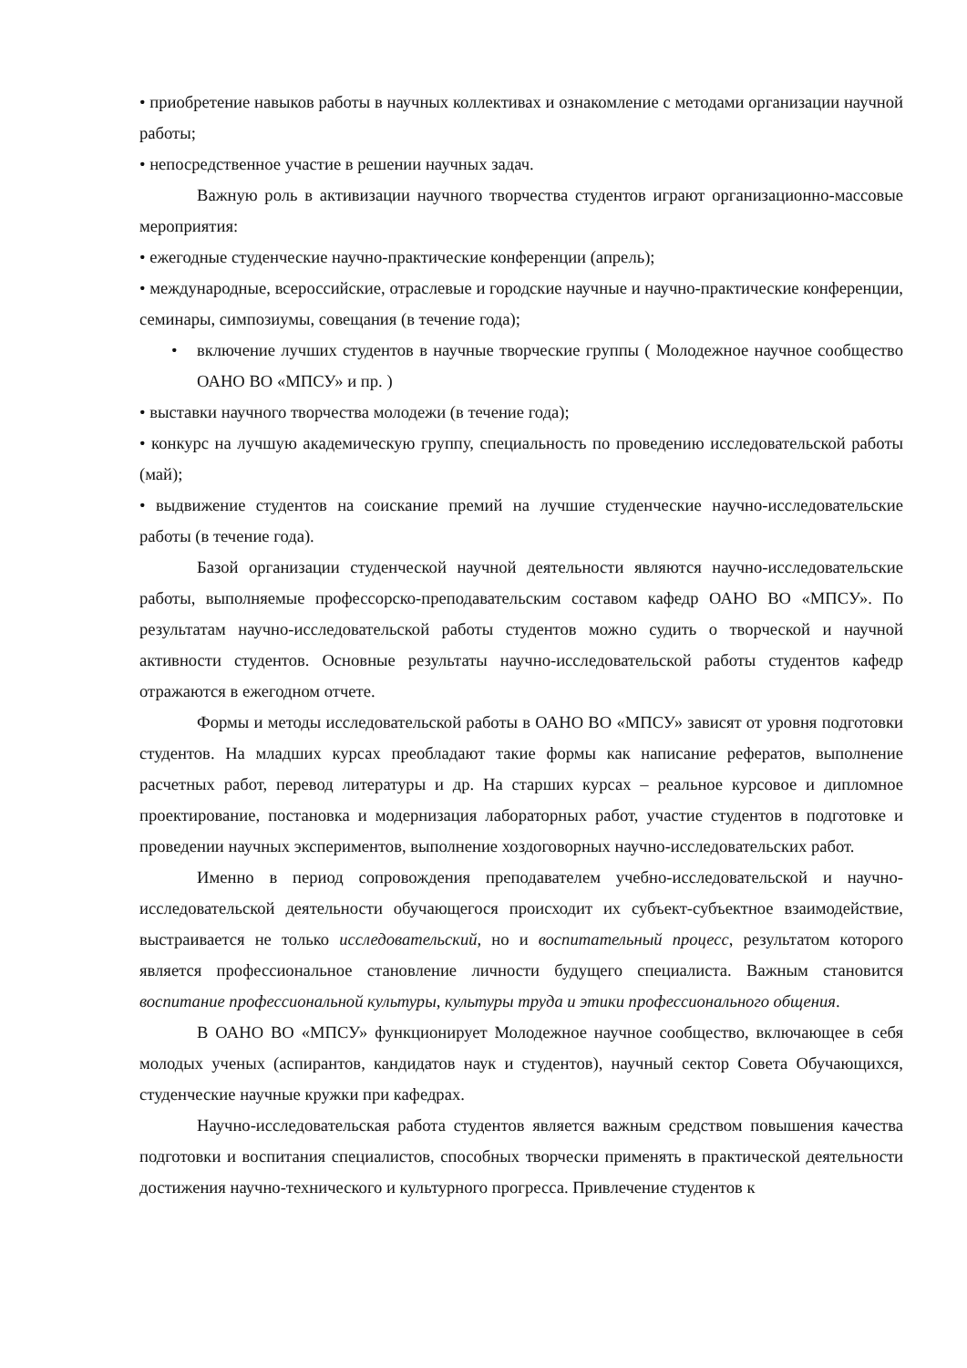• приобретение навыков работы в научных коллективах и ознакомление с методами организации научной работы;
• непосредственное участие в решении научных задач.
Важную роль в активизации научного творчества студентов играют организационно-массовые мероприятия:
• ежегодные студенческие научно-практические конференции (апрель);
• международные, всероссийские, отраслевые и городские научные и научно-практические конференции, семинары, симпозиумы, совещания (в течение года);
• включение лучших студентов в научные творческие группы ( Молодежное научное сообщество ОАНО ВО «МПСУ» и пр. )
• выставки научного творчества молодежи (в течение года);
• конкурс на лучшую академическую группу, специальность по проведению исследовательской работы (май);
• выдвижение студентов на соискание премий на лучшие студенческие научно-исследовательские работы (в течение года).
Базой организации студенческой научной деятельности являются научно-исследовательские работы, выполняемые профессорско-преподавательским составом кафедр ОАНО ВО «МПСУ». По результатам научно-исследовательской работы студентов можно судить о творческой и научной активности студентов. Основные результаты научно-исследовательской работы студентов кафедр отражаются в ежегодном отчете.
Формы и методы исследовательской работы в ОАНО ВО «МПСУ» зависят от уровня подготовки студентов. На младших курсах преобладают такие формы как написание рефератов, выполнение расчетных работ, перевод литературы и др. На старших курсах – реальное курсовое и дипломное проектирование, постановка и модернизация лабораторных работ, участие студентов в подготовке и проведении научных экспериментов, выполнение хоздоговорных научно-исследовательских работ.
Именно в период сопровождения преподавателем учебно-исследовательской и научно-исследовательской деятельности обучающегося происходит их субъект-субъектное взаимодействие, выстраивается не только исследовательский, но и воспитательный процесс, результатом которого является профессиональное становление личности будущего специалиста. Важным становится воспитание профессиональной культуры, культуры труда и этики профессионального общения.
В ОАНО ВО «МПСУ» функционирует Молодежное научное сообщество, включающее в себя молодых ученых (аспирантов, кандидатов наук и студентов), научный сектор Совета Обучающихся, студенческие научные кружки при кафедрах.
Научно-исследовательская работа студентов является важным средством повышения качества подготовки и воспитания специалистов, способных творчески применять в практической деятельности достижения научно-технического и культурного прогресса. Привлечение студентов к